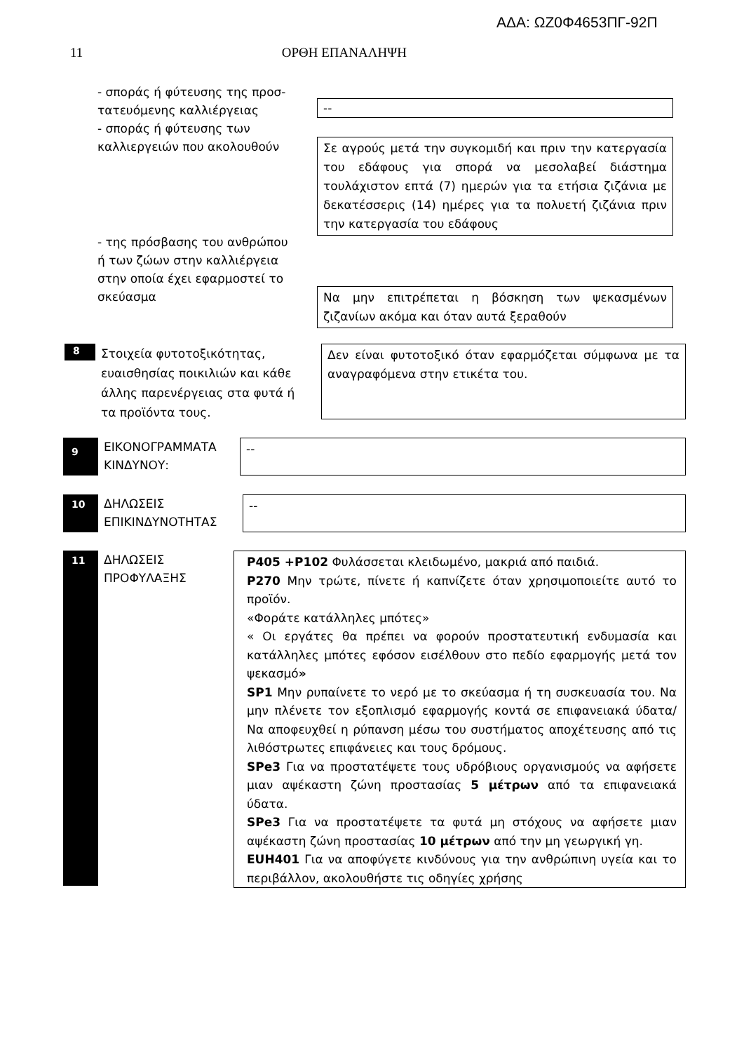ΑΔΑ: ΩΖ0Φ4653ΠΓ-92Π
11 ΟΡΘΗ ΕΠΑΝΑΛΗΨΗ
- σποράς ή φύτευσης της προσ-
τατευόμενης καλλιέργειας
- σποράς ή φύτευσης των
καλλιεργειών που ακολουθούν
--
Σε αγρούς μετά την συγκομιδή και πριν την κατεργασία του εδάφους για σπορά να μεσολαβεί διάστημα τουλάχιστον επτά (7) ημερών για τα ετήσια ζιζάνια με δεκατέσσερις (14) ημέρες για τα πολυετή ζιζάνια πριν την κατεργασία του εδάφους
- της πρόσβασης του ανθρώπου
ή των ζώων στην καλλιέργεια
στην οποία έχει εφαρμοστεί το
σκεύασμα
Να μην επιτρέπεται η βόσκηση των ψεκασμένων ζιζανίων ακόμα και όταν αυτά ξεραθούν
8
Στοιχεία φυτοτοξικότητας, ευαισθησίας ποικιλιών και κάθε άλλης παρενέργειας στα φυτά ή τα προϊόντα τους.
Δεν είναι φυτοτοξικό όταν εφαρμόζεται σύμφωνα με τα αναγραφόμενα στην ετικέτα του.
9
ΕΙΚΟΝΟΓΡΑΜΜΑΤΑ ΚΙΝΔΥΝΟΥ:
--
10
ΔΗΛΩΣΕΙΣ ΕΠΙΚΙΝΔΥΝΟΤΗΤΑΣ
--
11
ΔΗΛΩΣΕΙΣ ΠΡΟΦΥΛΑΞΗΣ
P405 +P102 Φυλάσσεται κλειδωμένο, μακριά από παιδιά.
P270 Μην τρώτε, πίνετε ή καπνίζετε όταν χρησιμοποιείτε αυτό το προϊόν.
«Φοράτε κατάλληλες μπότες»
« Οι εργάτες θα πρέπει να φορούν προστατευτική ενδυμασία και κατάλληλες μπότες εφόσον εισέλθουν στο πεδίο εφαρμογής μετά τον ψεκασμό»
SP1 Μην ρυπαίνετε το νερό με το σκεύασμα ή τη συσκευασία του. Να μην πλένετε τον εξοπλισμό εφαρμογής κοντά σε επιφανειακά ύδατα/ Να αποφευχθεί η ρύπανση μέσω του συστήματος αποχέτευσης από τις λιθόστρωτες επιφάνειες και τους δρόμους.
SPe3 Για να προστατέψετε τους υδρόβιους οργανισμούς να αφήσετε μιαν αψέκαστη ζώνη προστασίας 5 μέτρων από τα επιφανειακά ύδατα.
SPe3 Για να προστατέψετε τα φυτά μη στόχους να αφήσετε μιαν αψέκαστη ζώνη προστασίας 10 μέτρων από την μη γεωργική γη.
EUH401 Για να αποφύγετε κινδύνους για την ανθρώπινη υγεία και το περιβάλλον, ακολουθήστε τις οδηγίες χρήσης